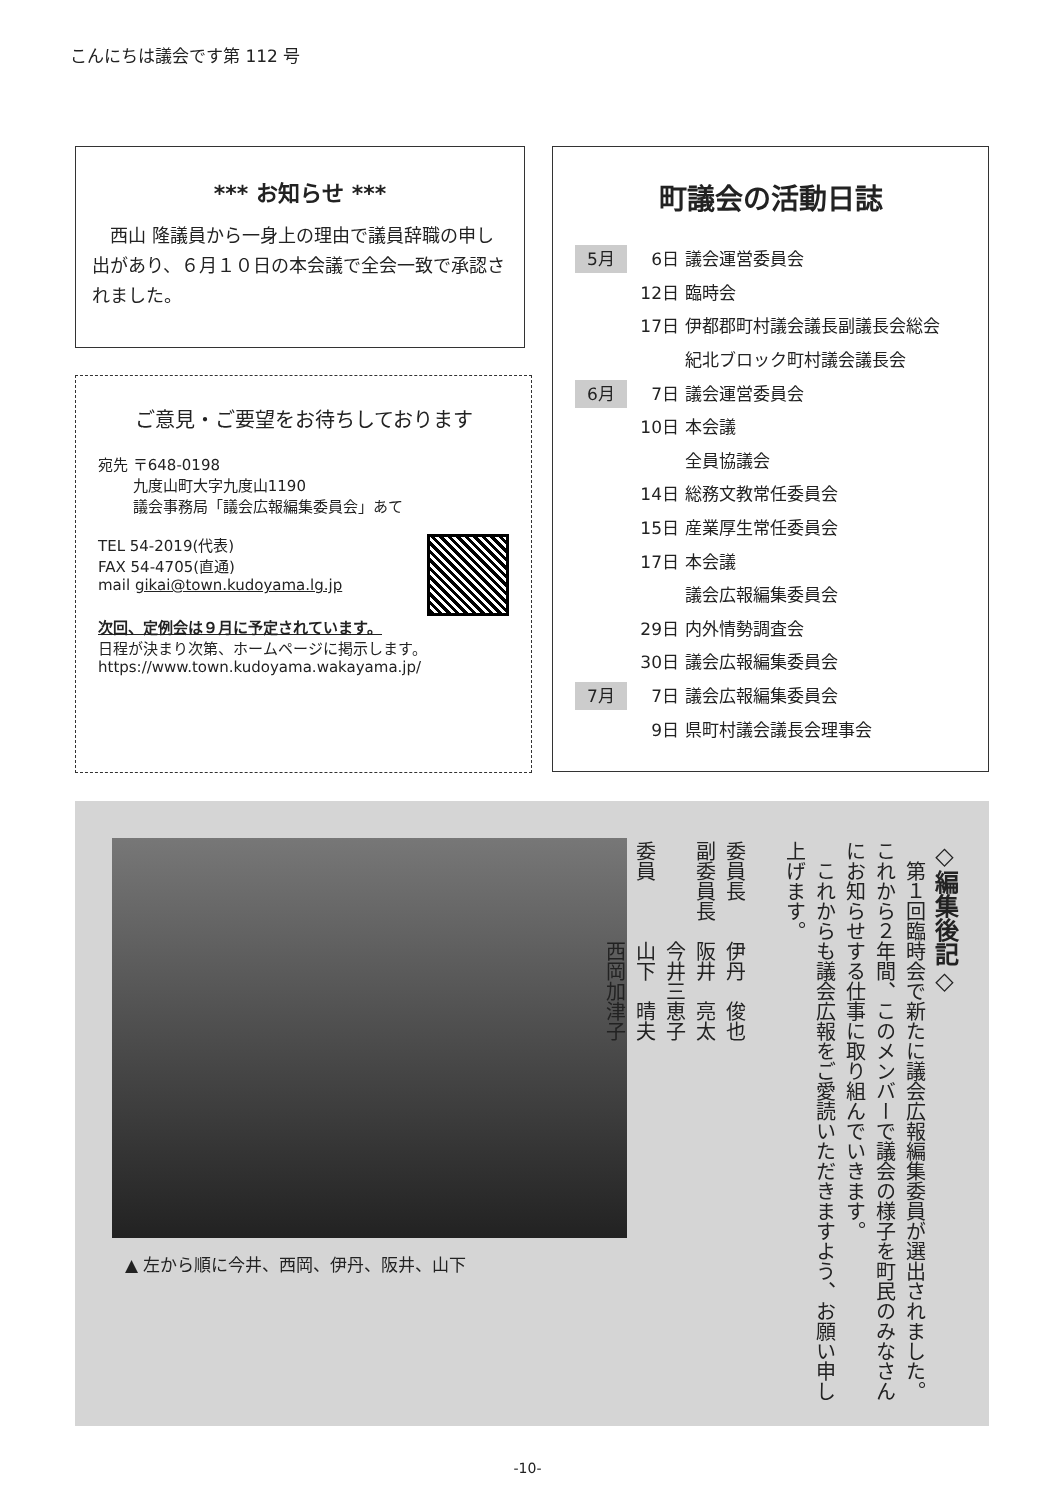こんにちは議会です第 112 号
*** お知らせ ***
西山 隆議員から一身上の理由で議員辞職の申し出があり、６月１０日の本会議で全会一致で承認されました。
ご意見・ご要望をお待ちしております
宛先 〒648-0198
　　 九度山町大字九度山1190
　　 議会事務局「議会広報編集委員会」あて
TEL 54-2019(代表)
FAX 54-4705(直通)
mail gikai@town.kudoyama.lg.jp
次回、定例会は９月に予定されています。
日程が決まり次第、ホームページに掲示します。
https://www.town.kudoyama.wakayama.jp/
町議会の活動日誌
5月
6日
議会運営委員会
12日
臨時会
17日
伊都郡町村議会議長副議長会総会
紀北ブロック町村議会議長会
6月
7日
議会運営委員会
10日
本会議
全員協議会
14日
総務文教常任委員会
15日
産業厚生常任委員会
17日
本会議
議会広報編集委員会
29日
内外情勢調査会
30日
議会広報編集委員会
7月
7日
議会広報編集委員会
9日
県町村議会議長会理事会
▲ 左から順に今井、西岡、伊丹、阪井、山下
◇編集後記◇
　第１回臨時会で新たに議会広報編集委員が選出されました。これから２年間、このメンバーで議会の様子を町民のみなさんにお知らせする仕事に取り組んでいきます。
　これからも議会広報をご愛読いただきますよう、お願い申し上げます。
委員長　　伊丹　俊也
副委員長　阪井　亮太
　　　　　今井三恵子
委員　　　山下　晴夫
　　　　　西岡加津子
-10-